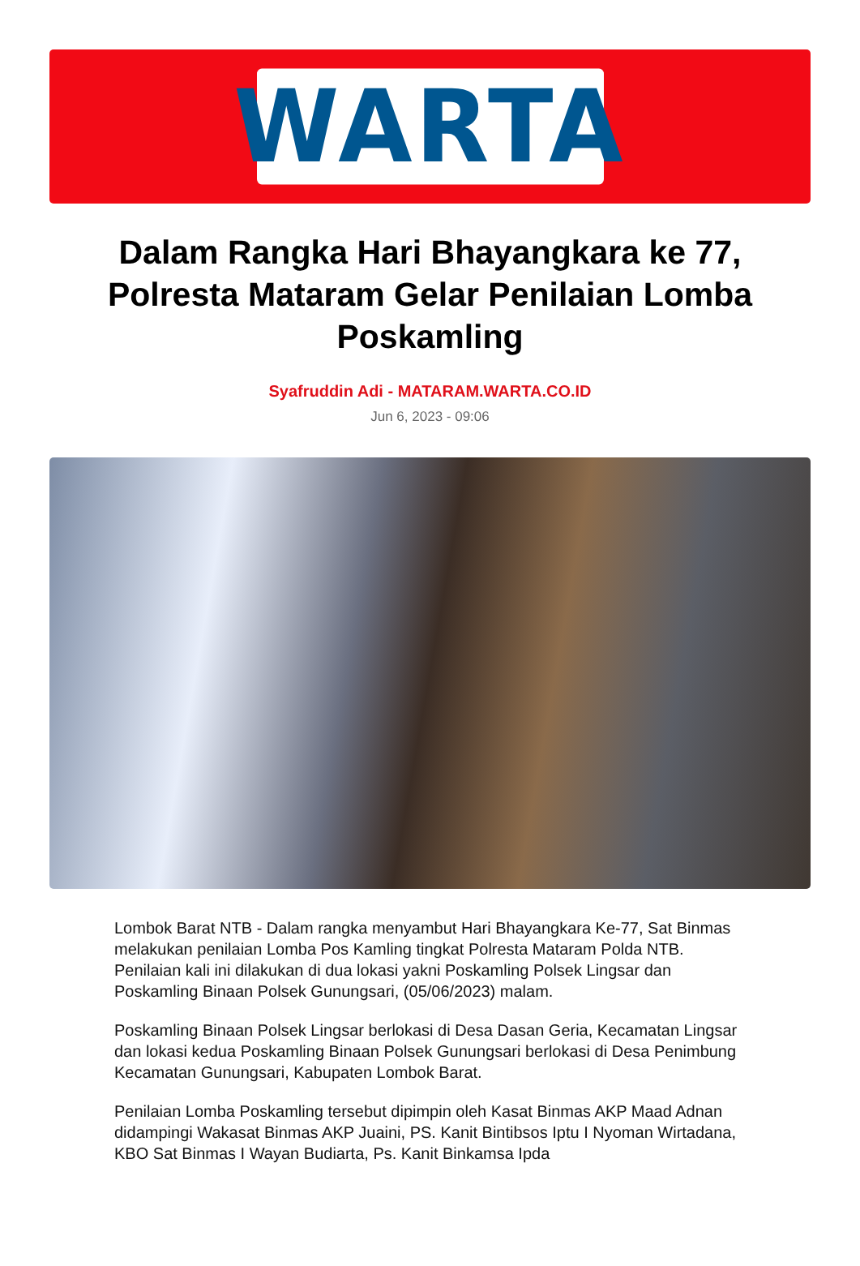WARTA
Dalam Rangka Hari Bhayangkara ke 77, Polresta Mataram Gelar Penilaian Lomba Poskamling
Syafruddin Adi - MATARAM.WARTA.CO.ID
Jun 6, 2023 - 09:06
Lombok Barat NTB - Dalam rangka menyambut Hari Bhayangkara Ke-77, Sat Binmas melakukan penilaian Lomba Pos Kamling tingkat Polresta Mataram Polda NTB. Penilaian kali ini dilakukan di dua lokasi yakni Poskamling Polsek Lingsar dan Poskamling Binaan Polsek Gunungsari, (05/06/2023) malam.
Poskamling Binaan Polsek Lingsar berlokasi di Desa Dasan Geria, Kecamatan Lingsar dan lokasi kedua Poskamling Binaan Polsek Gunungsari berlokasi di Desa Penimbung Kecamatan Gunungsari, Kabupaten Lombok Barat.
Penilaian Lomba Poskamling tersebut dipimpin oleh Kasat Binmas AKP Maad Adnan didampingi Wakasat Binmas AKP Juaini, PS. Kanit Bintibsos Iptu I Nyoman Wirtadana, KBO Sat Binmas I Wayan Budiarta, Ps. Kanit Binkamsa Ipda